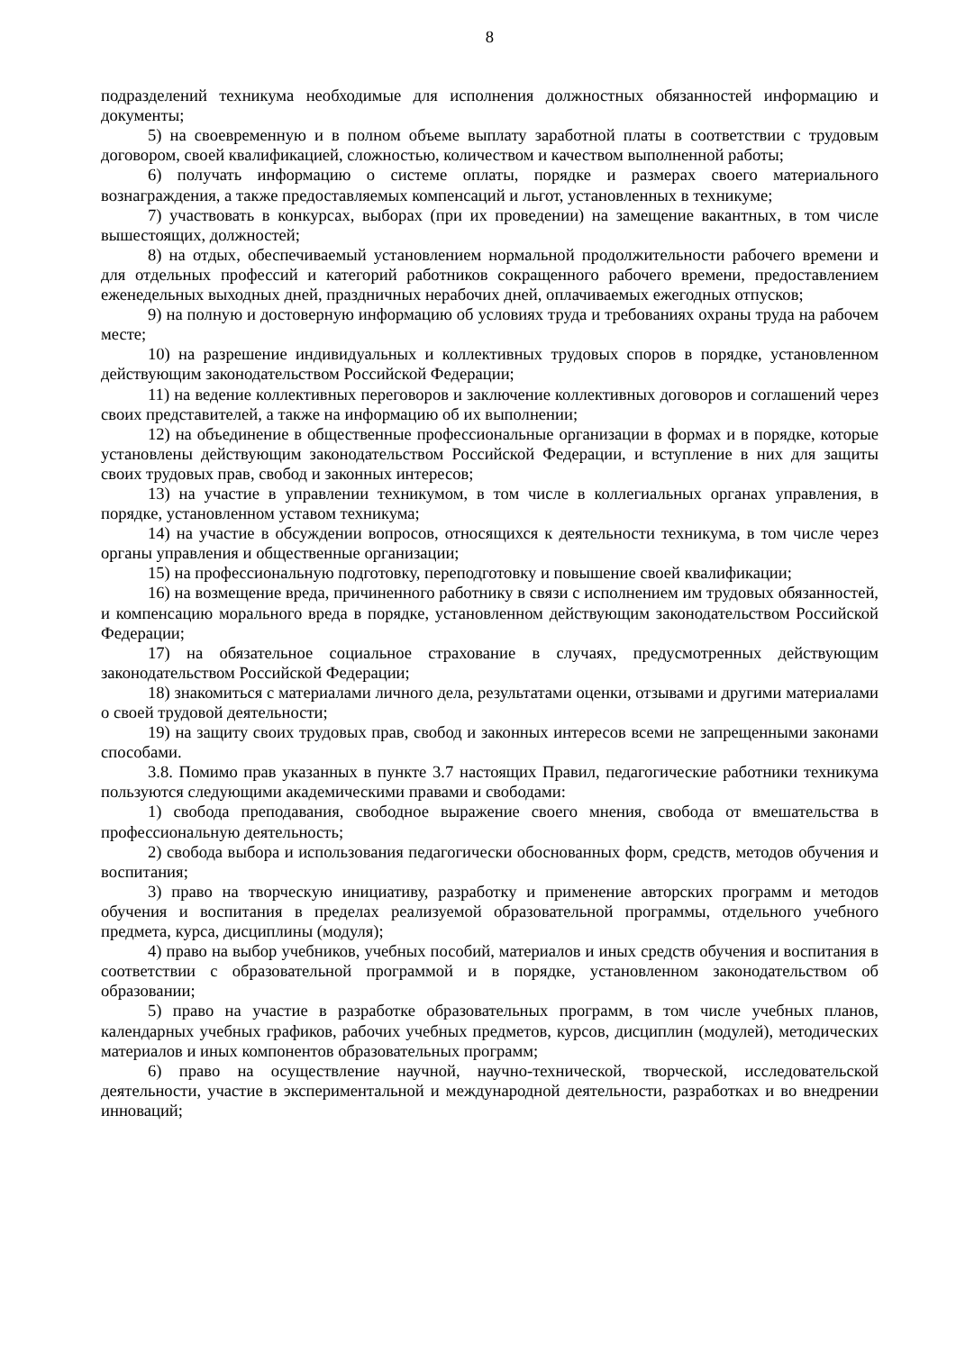8
подразделений техникума необходимые для исполнения должностных обязанностей информацию и документы;
5) на своевременную и в полном объеме выплату заработной платы в соответствии с трудовым договором, своей квалификацией, сложностью, количеством и качеством выполненной работы;
6) получать информацию о системе оплаты, порядке и размерах своего материального вознаграждения, а также предоставляемых компенсаций и льгот, установленных в техникуме;
7) участвовать в конкурсах, выборах (при их проведении) на замещение вакантных, в том числе вышестоящих, должностей;
8) на отдых, обеспечиваемый установлением нормальной продолжительности рабочего времени и для отдельных профессий и категорий работников сокращенного рабочего времени, предоставлением еженедельных выходных дней, праздничных нерабочих дней, оплачиваемых ежегодных отпусков;
9) на полную и достоверную информацию об условиях труда и требованиях охраны труда на рабочем месте;
10) на разрешение индивидуальных и коллективных трудовых споров в порядке, установленном действующим законодательством Российской Федерации;
11) на ведение коллективных переговоров и заключение коллективных договоров и соглашений через своих представителей, а также на информацию об их выполнении;
12) на объединение в общественные профессиональные организации в формах и в порядке, которые установлены действующим законодательством Российской Федерации, и вступление в них для защиты своих трудовых прав, свобод и законных интересов;
13) на участие в управлении техникумом, в том числе в коллегиальных органах управления, в порядке, установленном уставом техникума;
14) на участие в обсуждении вопросов, относящихся к деятельности техникума, в том числе через органы управления и общественные организации;
15) на профессиональную подготовку, переподготовку и повышение своей квалификации;
16) на возмещение вреда, причиненного работнику в связи с исполнением им трудовых обязанностей, и компенсацию морального вреда в порядке, установленном действующим законодательством Российской Федерации;
17) на обязательное социальное страхование в случаях, предусмотренных действующим законодательством Российской Федерации;
18) знакомиться с материалами личного дела, результатами оценки, отзывами и другими материалами о своей трудовой деятельности;
19) на защиту своих трудовых прав, свобод и законных интересов всеми не запрещенными законами способами.
3.8. Помимо прав указанных в пункте 3.7 настоящих Правил, педагогические работники техникума пользуются следующими академическими правами и свободами:
1) свобода преподавания, свободное выражение своего мнения, свобода от вмешательства в профессиональную деятельность;
2) свобода выбора и использования педагогически обоснованных форм, средств, методов обучения и воспитания;
3) право на творческую инициативу, разработку и применение авторских программ и методов обучения и воспитания в пределах реализуемой образовательной программы, отдельного учебного предмета, курса, дисциплины (модуля);
4) право на выбор учебников, учебных пособий, материалов и иных средств обучения и воспитания в соответствии с образовательной программой и в порядке, установленном законодательством об образовании;
5) право на участие в разработке образовательных программ, в том числе учебных планов, календарных учебных графиков, рабочих учебных предметов, курсов, дисциплин (модулей), методических материалов и иных компонентов образовательных программ;
6) право на осуществление научной, научно-технической, творческой, исследовательской деятельности, участие в экспериментальной и международной деятельности, разработках и во внедрении инноваций;